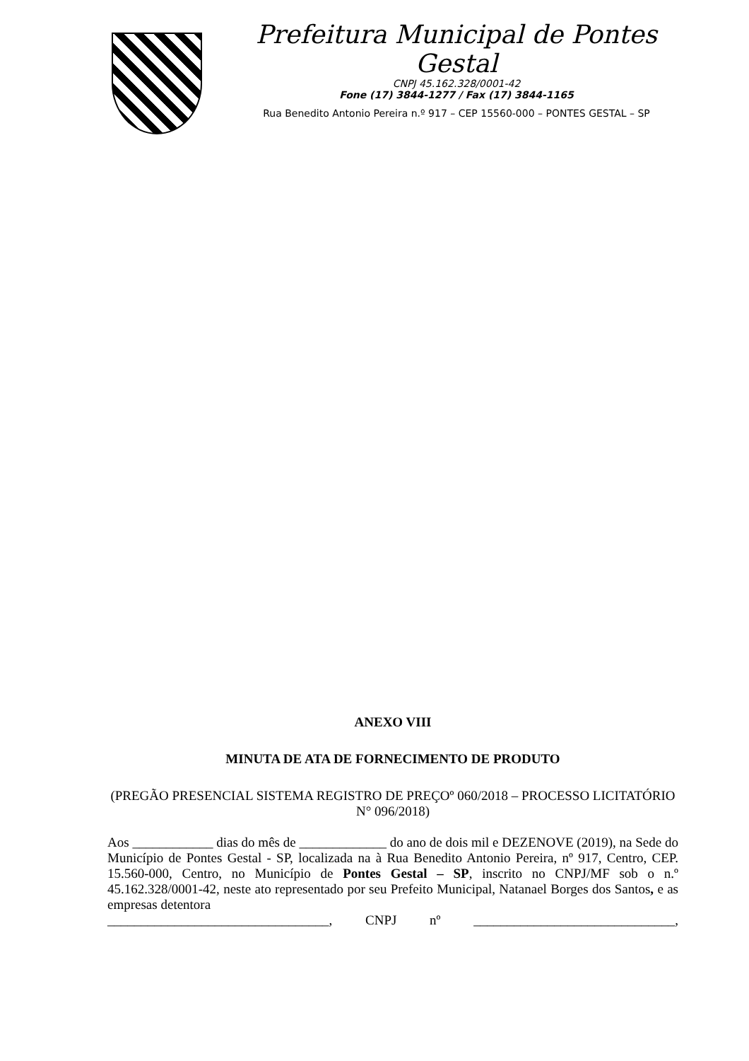Prefeitura Municipal de Pontes Gestal
CNPJ 45.162.328/0001-42
Fone (17) 3844-1277 / Fax (17) 3844-1165
Rua Benedito Antonio Pereira n.º 917 – CEP 15560-000 – PONTES GESTAL – SP
ANEXO VIII
MINUTA DE ATA DE FORNECIMENTO DE PRODUTO
(PREGÃO PRESENCIAL SISTEMA REGISTRO DE PREÇOº 060/2018 – PROCESSO LICITATÓRIO N° 096/2018)
Aos ____________ dias do mês de _____________ do ano de dois mil e DEZENOVE (2019), na Sede do Município de Pontes Gestal - SP, localizada na à Rua Benedito Antonio Pereira, nº 917, Centro, CEP. 15.560-000, Centro, no Município de Pontes Gestal – SP, inscrito no CNPJ/MF sob o n.º 45.162.328/0001-42, neste ato representado por seu Prefeito Municipal, Natanael Borges dos Santos, e as empresas detentora
_________________________________, CNPJ nº ______________________________,